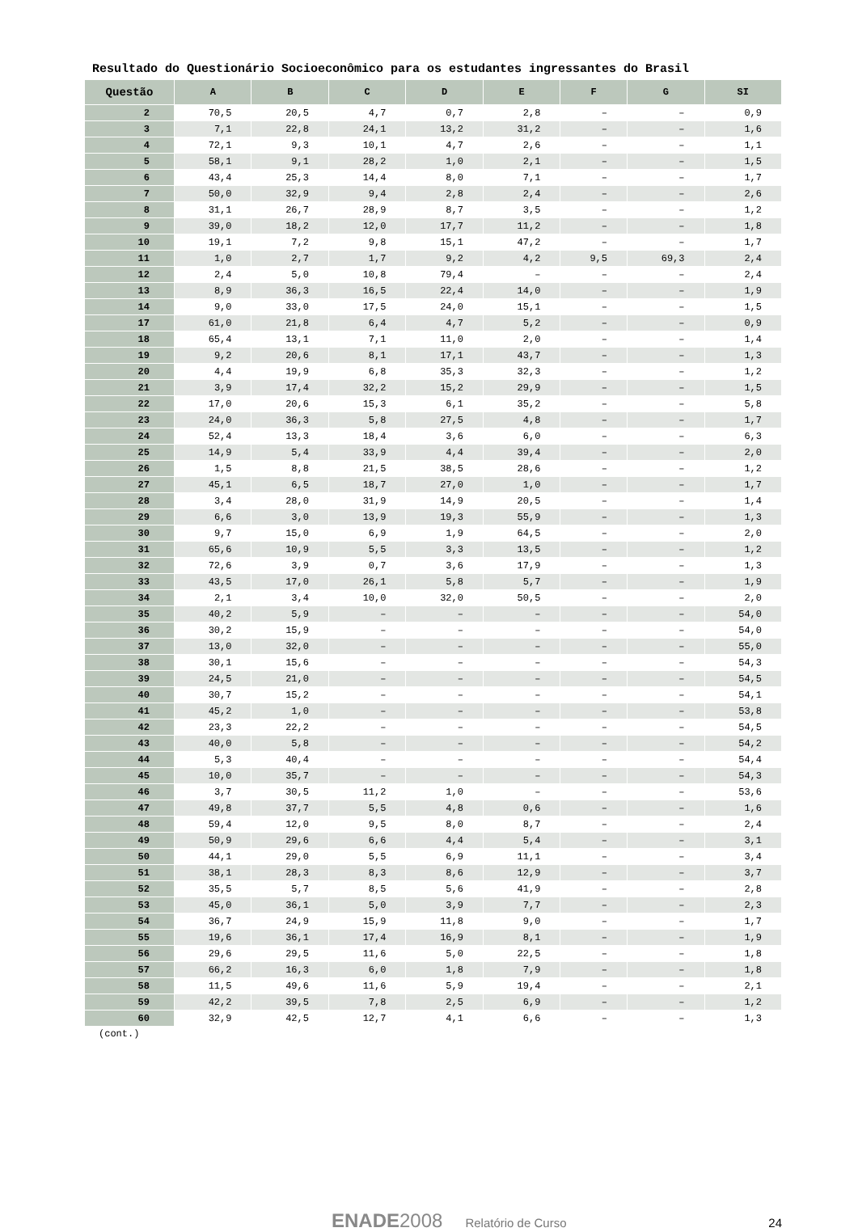Resultado do Questionário Socioeconômico para os estudantes ingressantes do Brasil
| Questão | A | B | C | D | E | F | G | SI |
| --- | --- | --- | --- | --- | --- | --- | --- | --- |
| 2 | 70,5 | 20,5 | 4,7 | 0,7 | 2,8 | – | – | 0,9 |
| 3 | 7,1 | 22,8 | 24,1 | 13,2 | 31,2 | – | – | 1,6 |
| 4 | 72,1 | 9,3 | 10,1 | 4,7 | 2,6 | – | – | 1,1 |
| 5 | 58,1 | 9,1 | 28,2 | 1,0 | 2,1 | – | – | 1,5 |
| 6 | 43,4 | 25,3 | 14,4 | 8,0 | 7,1 | – | – | 1,7 |
| 7 | 50,0 | 32,9 | 9,4 | 2,8 | 2,4 | – | – | 2,6 |
| 8 | 31,1 | 26,7 | 28,9 | 8,7 | 3,5 | – | – | 1,2 |
| 9 | 39,0 | 18,2 | 12,0 | 17,7 | 11,2 | – | – | 1,8 |
| 10 | 19,1 | 7,2 | 9,8 | 15,1 | 47,2 | – | – | 1,7 |
| 11 | 1,0 | 2,7 | 1,7 | 9,2 | 4,2 | 9,5 | 69,3 | 2,4 |
| 12 | 2,4 | 5,0 | 10,8 | 79,4 | – | – | – | 2,4 |
| 13 | 8,9 | 36,3 | 16,5 | 22,4 | 14,0 | – | – | 1,9 |
| 14 | 9,0 | 33,0 | 17,5 | 24,0 | 15,1 | – | – | 1,5 |
| 17 | 61,0 | 21,8 | 6,4 | 4,7 | 5,2 | – | – | 0,9 |
| 18 | 65,4 | 13,1 | 7,1 | 11,0 | 2,0 | – | – | 1,4 |
| 19 | 9,2 | 20,6 | 8,1 | 17,1 | 43,7 | – | – | 1,3 |
| 20 | 4,4 | 19,9 | 6,8 | 35,3 | 32,3 | – | – | 1,2 |
| 21 | 3,9 | 17,4 | 32,2 | 15,2 | 29,9 | – | – | 1,5 |
| 22 | 17,0 | 20,6 | 15,3 | 6,1 | 35,2 | – | – | 5,8 |
| 23 | 24,0 | 36,3 | 5,8 | 27,5 | 4,8 | – | – | 1,7 |
| 24 | 52,4 | 13,3 | 18,4 | 3,6 | 6,0 | – | – | 6,3 |
| 25 | 14,9 | 5,4 | 33,9 | 4,4 | 39,4 | – | – | 2,0 |
| 26 | 1,5 | 8,8 | 21,5 | 38,5 | 28,6 | – | – | 1,2 |
| 27 | 45,1 | 6,5 | 18,7 | 27,0 | 1,0 | – | – | 1,7 |
| 28 | 3,4 | 28,0 | 31,9 | 14,9 | 20,5 | – | – | 1,4 |
| 29 | 6,6 | 3,0 | 13,9 | 19,3 | 55,9 | – | – | 1,3 |
| 30 | 9,7 | 15,0 | 6,9 | 1,9 | 64,5 | – | – | 2,0 |
| 31 | 65,6 | 10,9 | 5,5 | 3,3 | 13,5 | – | – | 1,2 |
| 32 | 72,6 | 3,9 | 0,7 | 3,6 | 17,9 | – | – | 1,3 |
| 33 | 43,5 | 17,0 | 26,1 | 5,8 | 5,7 | – | – | 1,9 |
| 34 | 2,1 | 3,4 | 10,0 | 32,0 | 50,5 | – | – | 2,0 |
| 35 | 40,2 | 5,9 | – | – | – | – | – | 54,0 |
| 36 | 30,2 | 15,9 | – | – | – | – | – | 54,0 |
| 37 | 13,0 | 32,0 | – | – | – | – | – | 55,0 |
| 38 | 30,1 | 15,6 | – | – | – | – | – | 54,3 |
| 39 | 24,5 | 21,0 | – | – | – | – | – | 54,5 |
| 40 | 30,7 | 15,2 | – | – | – | – | – | 54,1 |
| 41 | 45,2 | 1,0 | – | – | – | – | – | 53,8 |
| 42 | 23,3 | 22,2 | – | – | – | – | – | 54,5 |
| 43 | 40,0 | 5,8 | – | – | – | – | – | 54,2 |
| 44 | 5,3 | 40,4 | – | – | – | – | – | 54,4 |
| 45 | 10,0 | 35,7 | – | – | – | – | – | 54,3 |
| 46 | 3,7 | 30,5 | 11,2 | 1,0 | – | – | – | 53,6 |
| 47 | 49,8 | 37,7 | 5,5 | 4,8 | 0,6 | – | – | 1,6 |
| 48 | 59,4 | 12,0 | 9,5 | 8,0 | 8,7 | – | – | 2,4 |
| 49 | 50,9 | 29,6 | 6,6 | 4,4 | 5,4 | – | – | 3,1 |
| 50 | 44,1 | 29,0 | 5,5 | 6,9 | 11,1 | – | – | 3,4 |
| 51 | 38,1 | 28,3 | 8,3 | 8,6 | 12,9 | – | – | 3,7 |
| 52 | 35,5 | 5,7 | 8,5 | 5,6 | 41,9 | – | – | 2,8 |
| 53 | 45,0 | 36,1 | 5,0 | 3,9 | 7,7 | – | – | 2,3 |
| 54 | 36,7 | 24,9 | 15,9 | 11,8 | 9,0 | – | – | 1,7 |
| 55 | 19,6 | 36,1 | 17,4 | 16,9 | 8,1 | – | – | 1,9 |
| 56 | 29,6 | 29,5 | 11,6 | 5,0 | 22,5 | – | – | 1,8 |
| 57 | 66,2 | 16,3 | 6,0 | 1,8 | 7,9 | – | – | 1,8 |
| 58 | 11,5 | 49,6 | 11,6 | 5,9 | 19,4 | – | – | 2,1 |
| 59 | 42,2 | 39,5 | 7,8 | 2,5 | 6,9 | – | – | 1,2 |
| 60 | 32,9 | 42,5 | 12,7 | 4,1 | 6,6 | – | – | 1,3 |
(cont.)
ENADE2008 Relatório de Curso 24